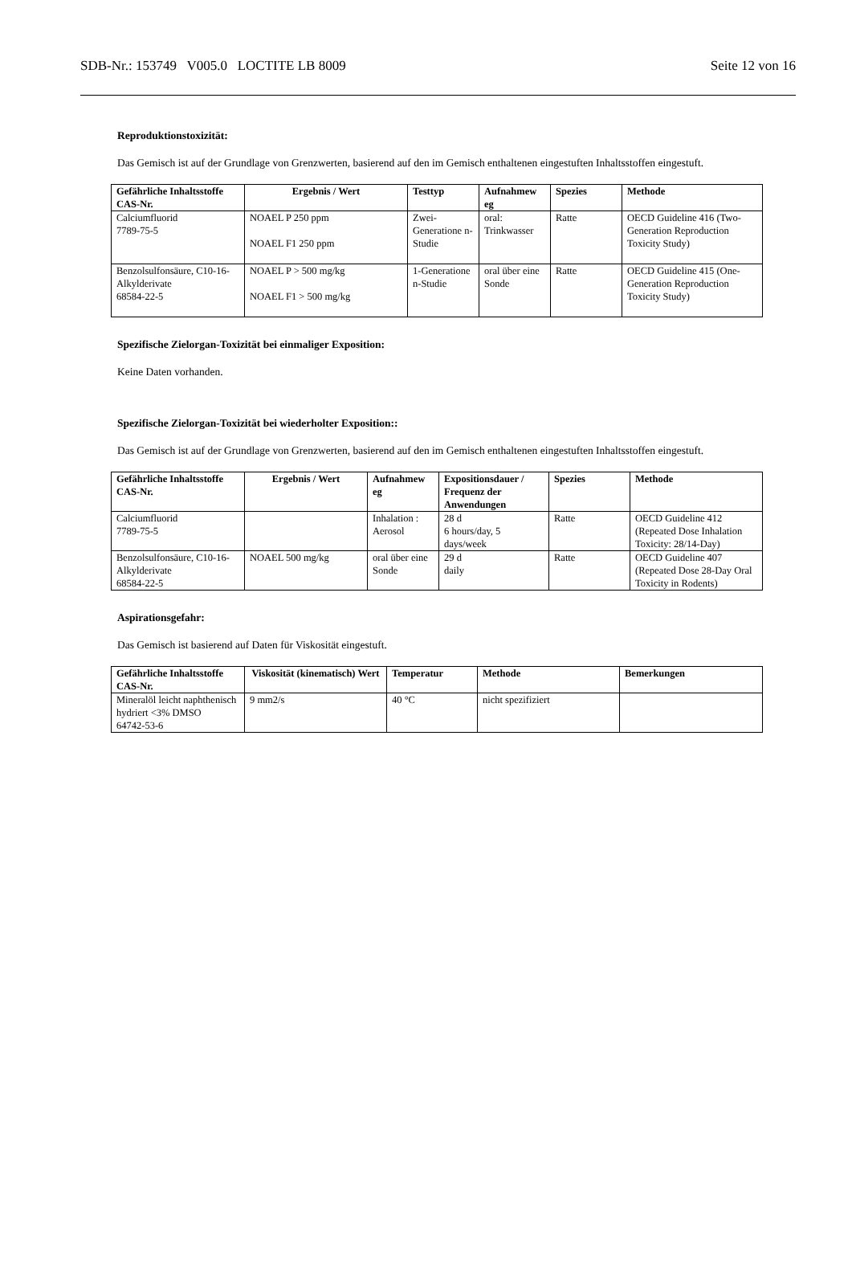SDB-Nr.: 153749 V005.0 LOCTITE LB 8009 Seite 12 von 16
Reproduktionstoxizität:
Das Gemisch ist auf der Grundlage von Grenzwerten, basierend auf den im Gemisch enthaltenen eingestuften Inhaltsstoffen eingestuft.
| Gefährliche Inhaltsstoffe CAS-Nr. | Ergebnis / Wert | Testtyp | Aufnahmew eg | Spezies | Methode |
| --- | --- | --- | --- | --- | --- |
| Calciumfluorid 7789-75-5 | NOAEL P 250 ppm NOAEL F1 250 ppm | Zwei-Generatione n-Studie | oral: Trinkwasser | Ratte | OECD Guideline 416 (Two-Generation Reproduction Toxicity Study) |
| Benzolsulfonsäure, C10-16-Alkylderivate 68584-22-5 | NOAEL P > 500 mg/kg NOAEL F1 > 500 mg/kg | 1-Generatione n-Studie | oral über eine Sonde | Ratte | OECD Guideline 415 (One-Generation Reproduction Toxicity Study) |
Spezifische Zielorgan-Toxizität bei einmaliger Exposition:
Keine Daten vorhanden.
Spezifische Zielorgan-Toxizität bei wiederholter Exposition::
Das Gemisch ist auf der Grundlage von Grenzwerten, basierend auf den im Gemisch enthaltenen eingestuften Inhaltsstoffen eingestuft.
| Gefährliche Inhaltsstoffe CAS-Nr. | Ergebnis / Wert | Aufnahmew eg | Expositionsdauer / Frequenz der Anwendungen | Spezies | Methode |
| --- | --- | --- | --- | --- | --- |
| Calciumfluorid 7789-75-5 | | Inhalation : Aerosol | 28 d 6 hours/day, 5 days/week | Ratte | OECD Guideline 412 (Repeated Dose Inhalation Toxicity: 28/14-Day) |
| Benzolsulfonsäure, C10-16-Alkylderivate 68584-22-5 | NOAEL 500 mg/kg | oral über eine Sonde | 29 d daily | Ratte | OECD Guideline 407 (Repeated Dose 28-Day Oral Toxicity in Rodents) |
Aspirationsgefahr:
Das Gemisch ist basierend auf Daten für Viskosität eingestuft.
| Gefährliche Inhaltsstoffe CAS-Nr. | Viskosität (kinematisch) Wert | Temperatur | Methode | Bemerkungen |
| --- | --- | --- | --- | --- |
| Mineralöl leicht naphthenisch hydriert <3% DMSO 64742-53-6 | 9 mm2/s | 40 °C | nicht spezifiziert | |